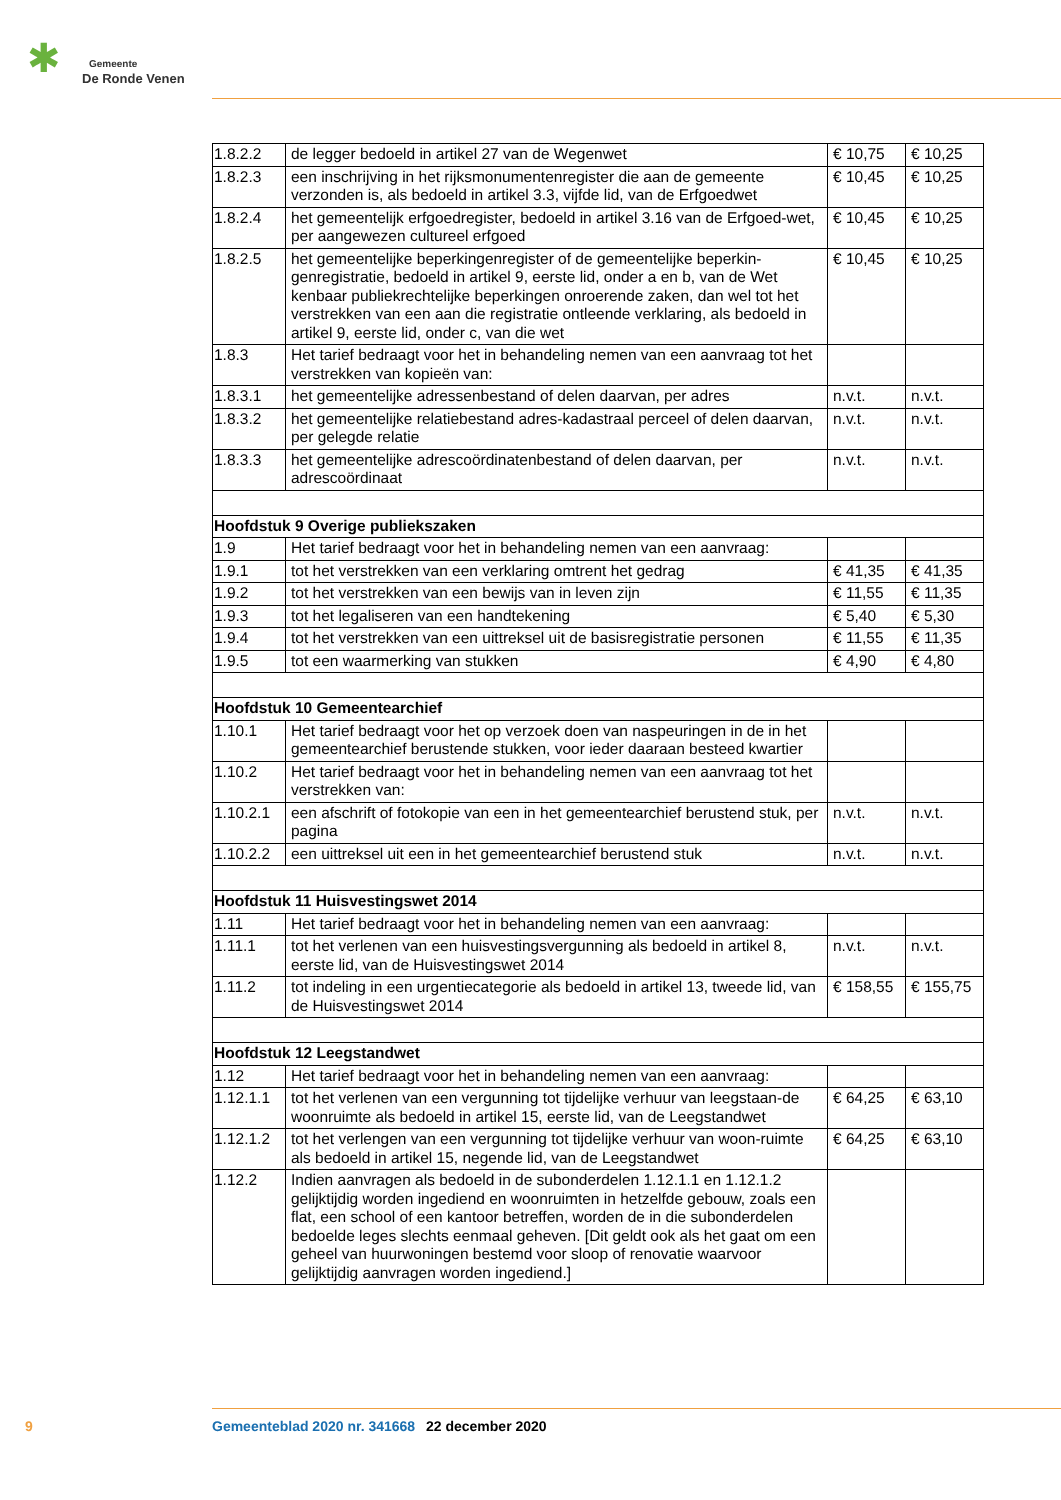✱ Gemeente
De Ronde Venen
| 1.8.2.2 | de legger bedoeld in artikel 27 van de Wegenwet | € 10,75 | € 10,25 |
| 1.8.2.3 | een inschrijving in het rijksmonumentenregister die aan de gemeente verzonden is, als bedoeld in artikel 3.3, vijfde lid, van de Erfgoedwet | € 10,45 | € 10,25 |
| 1.8.2.4 | het gemeentelijk erfgoedregister, bedoeld in artikel 3.16 van de Erfgoed-wet, per aangewezen cultureel erfgoed | € 10,45 | € 10,25 |
| 1.8.2.5 | het gemeentelijke beperkingenregister of de gemeentelijke beperkin-genregistratie, bedoeld in artikel 9, eerste lid, onder a en b, van de Wet kenbaar publiekrechtelijke beperkingen onroerende zaken, dan wel tot het verstrekken van een aan die registratie ontleende verklaring, als bedoeld in artikel 9, eerste lid, onder c, van die wet | € 10,45 | € 10,25 |
| 1.8.3 | Het tarief bedraagt voor het in behandeling nemen van een aanvraag tot het verstrekken van kopieën van: | | |
| 1.8.3.1 | het gemeentelijke adressenbestand of delen daarvan, per adres | n.v.t. | n.v.t. |
| 1.8.3.2 | het gemeentelijke relatiebestand adres-kadastraal perceel of delen daarvan, per gelegde relatie | n.v.t. | n.v.t. |
| 1.8.3.3 | het gemeentelijke adrescoördinatenbestand of delen daarvan, per adrescoördinaat | n.v.t. | n.v.t. |
| Hoofdstuk 9 Overige publiekszaken | | | |
| 1.9 | Het tarief bedraagt voor het in behandeling nemen van een aanvraag: | | |
| 1.9.1 | tot het verstrekken van een verklaring omtrent het gedrag | € 41,35 | € 41,35 |
| 1.9.2 | tot het verstrekken van een bewijs van in leven zijn | € 11,55 | € 11,35 |
| 1.9.3 | tot het legaliseren van een handtekening | € 5,40 | € 5,30 |
| 1.9.4 | tot het verstrekken van een uittreksel uit de basisregistratie personen | € 11,55 | € 11,35 |
| 1.9.5 | tot een waarmerking van stukken | € 4,90 | € 4,80 |
| Hoofdstuk 10 Gemeentearchief | | | |
| 1.10.1 | Het tarief bedraagt voor het op verzoek doen van naspeuringen in de in het gemeentearchief berustende stukken, voor ieder daaraan besteed kwartier | | |
| 1.10.2 | Het tarief bedraagt voor het in behandeling nemen van een aanvraag tot het verstrekken van: | | |
| 1.10.2.1 | een afschrift of fotokopie van een in het gemeentearchief berustend stuk, per pagina | n.v.t. | n.v.t. |
| 1.10.2.2 | een uittreksel uit een in het gemeentearchief berustend stuk | n.v.t. | n.v.t. |
| Hoofdstuk 11 Huisvestingswet 2014 | | | |
| 1.11 | Het tarief bedraagt voor het in behandeling nemen van een aanvraag: | | |
| 1.11.1 | tot het verlenen van een huisvestingsvergunning als bedoeld in artikel 8, eerste lid, van de Huisvestingswet 2014 | n.v.t. | n.v.t. |
| 1.11.2 | tot indeling in een urgentiecategorie als bedoeld in artikel 13, tweede lid, van de Huisvestingswet 2014 | € 158,55 | € 155,75 |
| Hoofdstuk 12 Leegstandwet | | | |
| 1.12 | Het tarief bedraagt voor het in behandeling nemen van een aanvraag: | | |
| 1.12.1.1 | tot het verlenen van een vergunning tot tijdelijke verhuur van leegstaan-de woonruimte als bedoeld in artikel 15, eerste lid, van de Leegstandwet | € 64,25 | € 63,10 |
| 1.12.1.2 | tot het verlengen van een vergunning tot tijdelijke verhuur van woon-ruimte als bedoeld in artikel 15, negende lid, van de Leegstandwet | € 64,25 | € 63,10 |
| 1.12.2 | Indien aanvragen als bedoeld in de subonderdelen 1.12.1.1 en 1.12.1.2 gelijktijdig worden ingediend en woonruimten in hetzelfde gebouw, zoals een flat, een school of een kantoor betreffen, worden de in die subonderdelen bedoelde leges slechts eenmaal geheven. [Dit geldt ook als het gaat om een geheel van huurwoningen bestemd voor sloop of renovatie waarvoor gelijktijdig aanvragen worden ingediend.] | | |
9 Gemeenteblad 2020 nr. 341668 22 december 2020